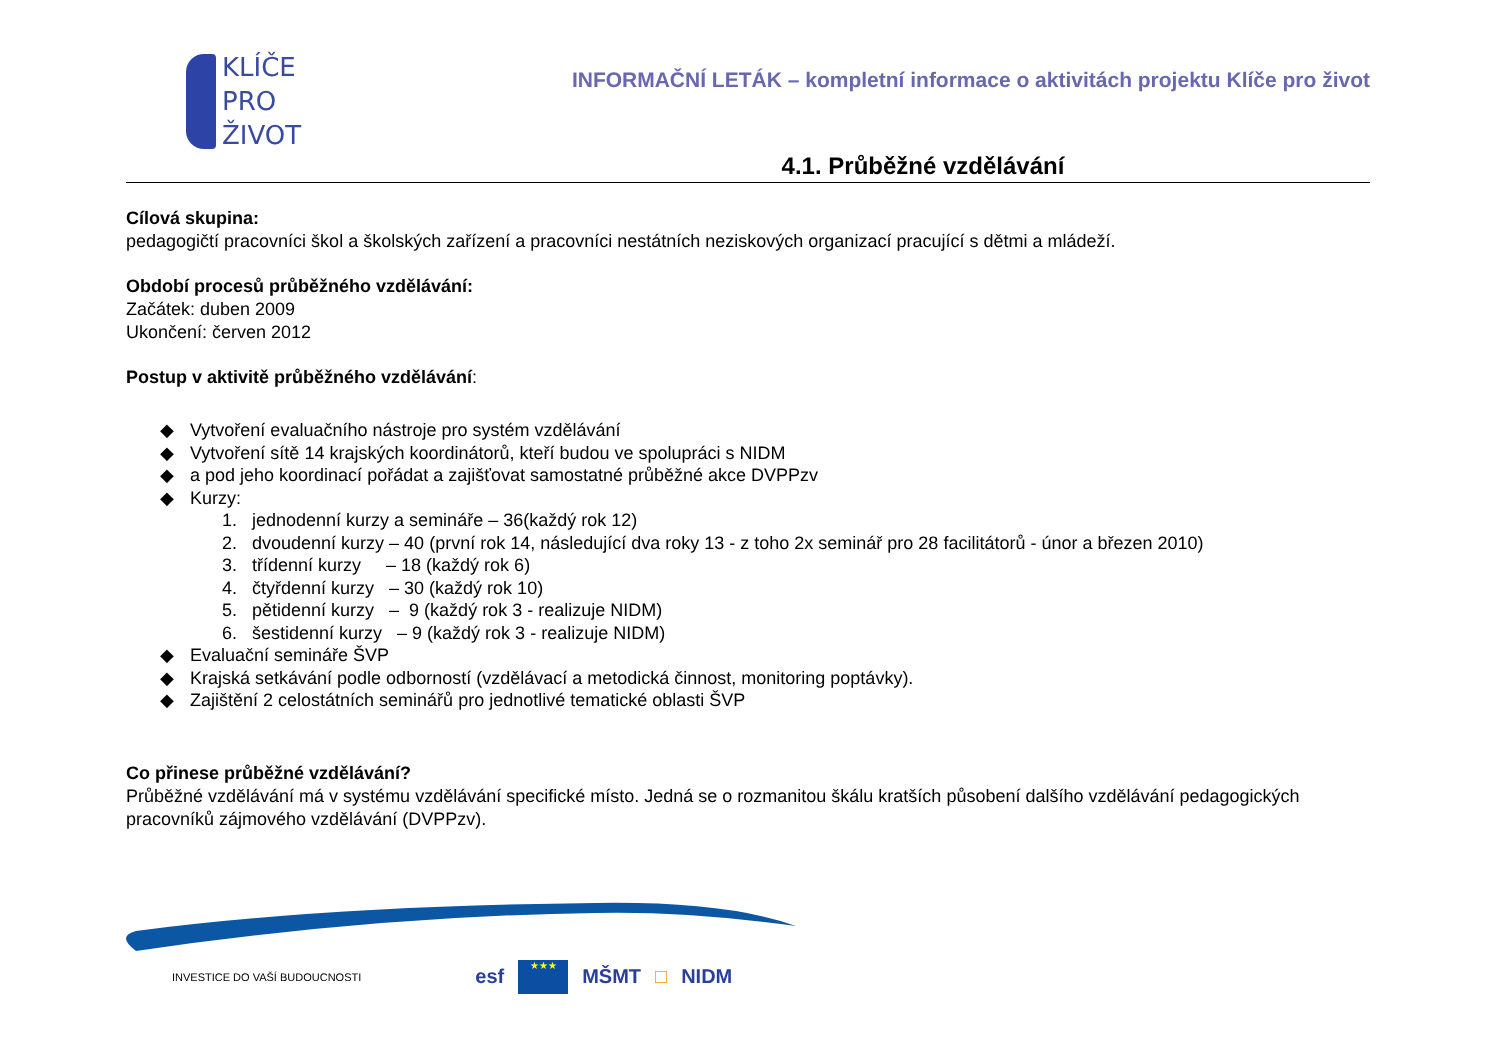KLÍČE
PRO
ŽIVOT
INFORMAČNÍ LETÁK – kompletní informace o aktivitách projektu Klíče pro život
4.1. Průběžné vzdělávání
Cílová skupina:
pedagogičtí pracovníci škol a školských zařízení a pracovníci nestátních neziskových organizací pracující s dětmi a mládeží.
Období procesů průběžného vzdělávání:
Začátek: duben 2009
Ukončení: červen 2012
Postup v aktivitě průběžného vzdělávání:
◆ Vytvoření evaluačního nástroje pro systém vzdělávání
◆ Vytvoření sítě 14 krajských koordinátorů, kteří budou ve spolupráci s NIDM
◆ a pod jeho koordinací pořádat a zajišťovat samostatné průběžné akce DVPPzv
◆ Kurzy:
1. jednodenní kurzy a semináře – 36(každý rok 12)
2. dvoudenní kurzy – 40 (první rok 14, následující dva roky 13 - z toho 2x seminář pro 28 facilitátorů - únor a březen 2010)
3. třídenní kurzy – 18 (každý rok 6)
4. čtyřdenní kurzy – 30 (každý rok 10)
5. pětidenní kurzy – 9 (každý rok 3 - realizuje NIDM)
6. šestidenní kurzy – 9 (každý rok 3 - realizuje NIDM)
◆ Evaluační semináře ŠVP
◆ Krajská setkávání podle odborností (vzdělávací a metodická činnost, monitoring poptávky).
◆ Zajištění 2 celostátních seminářů pro jednotlivé tematické oblasti ŠVP
Co přinese průběžné vzdělávání?
Průběžné vzdělávání má v systému vzdělávání specifické místo. Jedná se o rozmanitou škálu kratších působení dalšího vzdělávání pedagogických pracovníků zájmového vzdělávání (DVPPzv).
INVESTICE DO VAŠÍ BUDOUCNOSTI esf
★★★
MŠMT □ NIDM